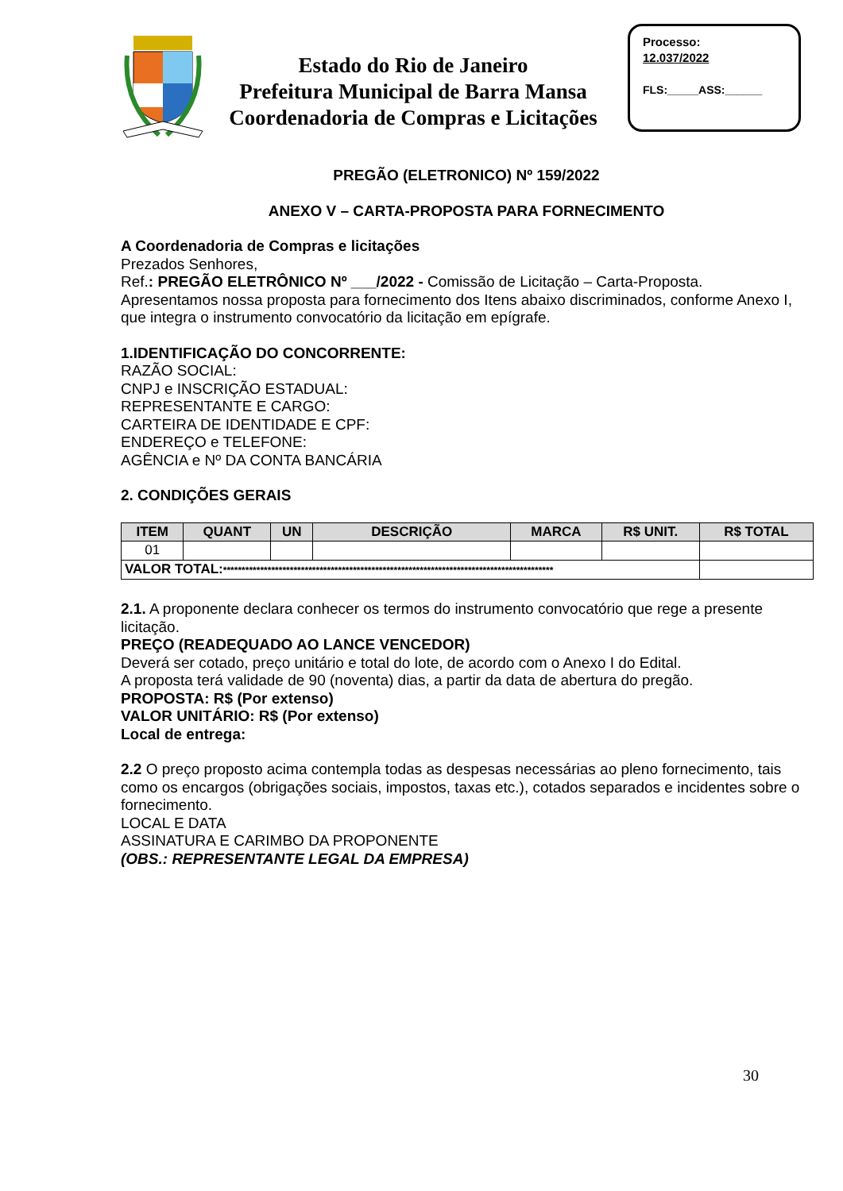Estado do Rio de Janeiro
Prefeitura Municipal de Barra Mansa
Coordenadoria de Compras e Licitações
Processo:
12.037/2022
FLS:_____ASS:______
PREGÃO (ELETRONICO) Nº 159/2022
ANEXO V – CARTA-PROPOSTA PARA FORNECIMENTO
A Coordenadoria de Compras e licitações
Prezados Senhores,
Ref.: PREGÃO ELETRÔNICO Nº ___/2022 - Comissão de Licitação – Carta-Proposta.
Apresentamos nossa proposta para fornecimento dos Itens abaixo discriminados, conforme Anexo I, que integra o instrumento convocatório da licitação em epígrafe.
1.IDENTIFICAÇÃO DO CONCORRENTE:
RAZÃO SOCIAL:
CNPJ e INSCRIÇÃO ESTADUAL:
REPRESENTANTE E CARGO:
CARTEIRA DE IDENTIDADE E CPF:
ENDEREÇO e TELEFONE:
AGÊNCIA e Nº DA CONTA BANCÁRIA
2. CONDIÇÕES GERAIS
| ITEM | QUANT | UN | DESCRIÇÃO | MARCA | R$ UNIT. | R$ TOTAL |
| --- | --- | --- | --- | --- | --- | --- |
| 01 | | | | | | |
| VALOR TOTAL: ***************************************************************************************** | | | | | | |
2.1. A proponente declara conhecer os termos do instrumento convocatório que rege a presente licitação.
PREÇO (READEQUADO AO LANCE VENCEDOR)
Deverá ser cotado, preço unitário e total do lote, de acordo com o Anexo I do Edital.
A proposta terá validade de 90 (noventa) dias, a partir da data de abertura do pregão.
PROPOSTA: R$ (Por extenso)
VALOR UNITÁRIO: R$ (Por extenso)
Local de entrega:
2.2 O preço proposto acima contempla todas as despesas necessárias ao pleno fornecimento, tais como os encargos (obrigações sociais, impostos, taxas etc.), cotados separados e incidentes sobre o fornecimento.
LOCAL E DATA
ASSINATURA E CARIMBO DA PROPONENTE
(OBS.: REPRESENTANTE LEGAL DA EMPRESA)
30